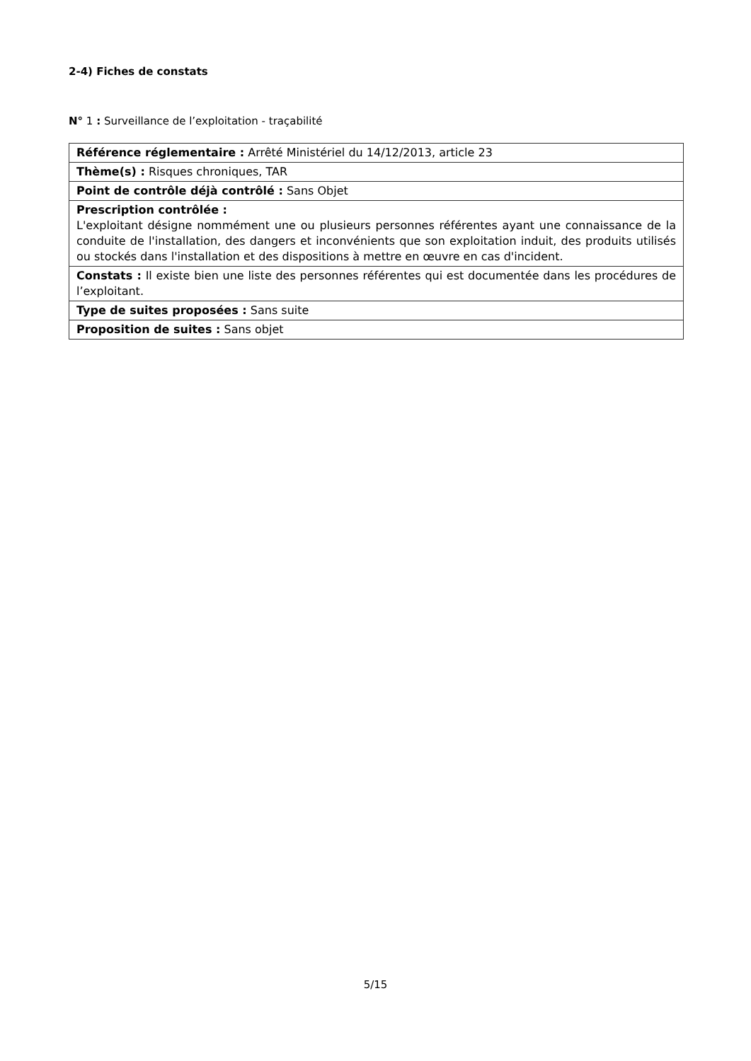2-4) Fiches de constats
N° 1 : Surveillance de l’exploitation - traçabilité
| Référence réglementaire : Arrêté Ministériel du 14/12/2013, article 23 |
| Thème(s) : Risques chroniques, TAR |
| Point de contrôle déjà contrôlé : Sans Objet |
| Prescription contrôlée : L'exploitant désigne nommément une ou plusieurs personnes référentes ayant une connaissance de la conduite de l'installation, des dangers et inconvénients que son exploitation induit, des produits utilisés ou stockés dans l'installation et des dispositions à mettre en œuvre en cas d'incident. |
| Constats : Il existe bien une liste des personnes référentes qui est documentée dans les procédures de l’exploitant. |
| Type de suites proposées : Sans suite |
| Proposition de suites : Sans objet |
5/15